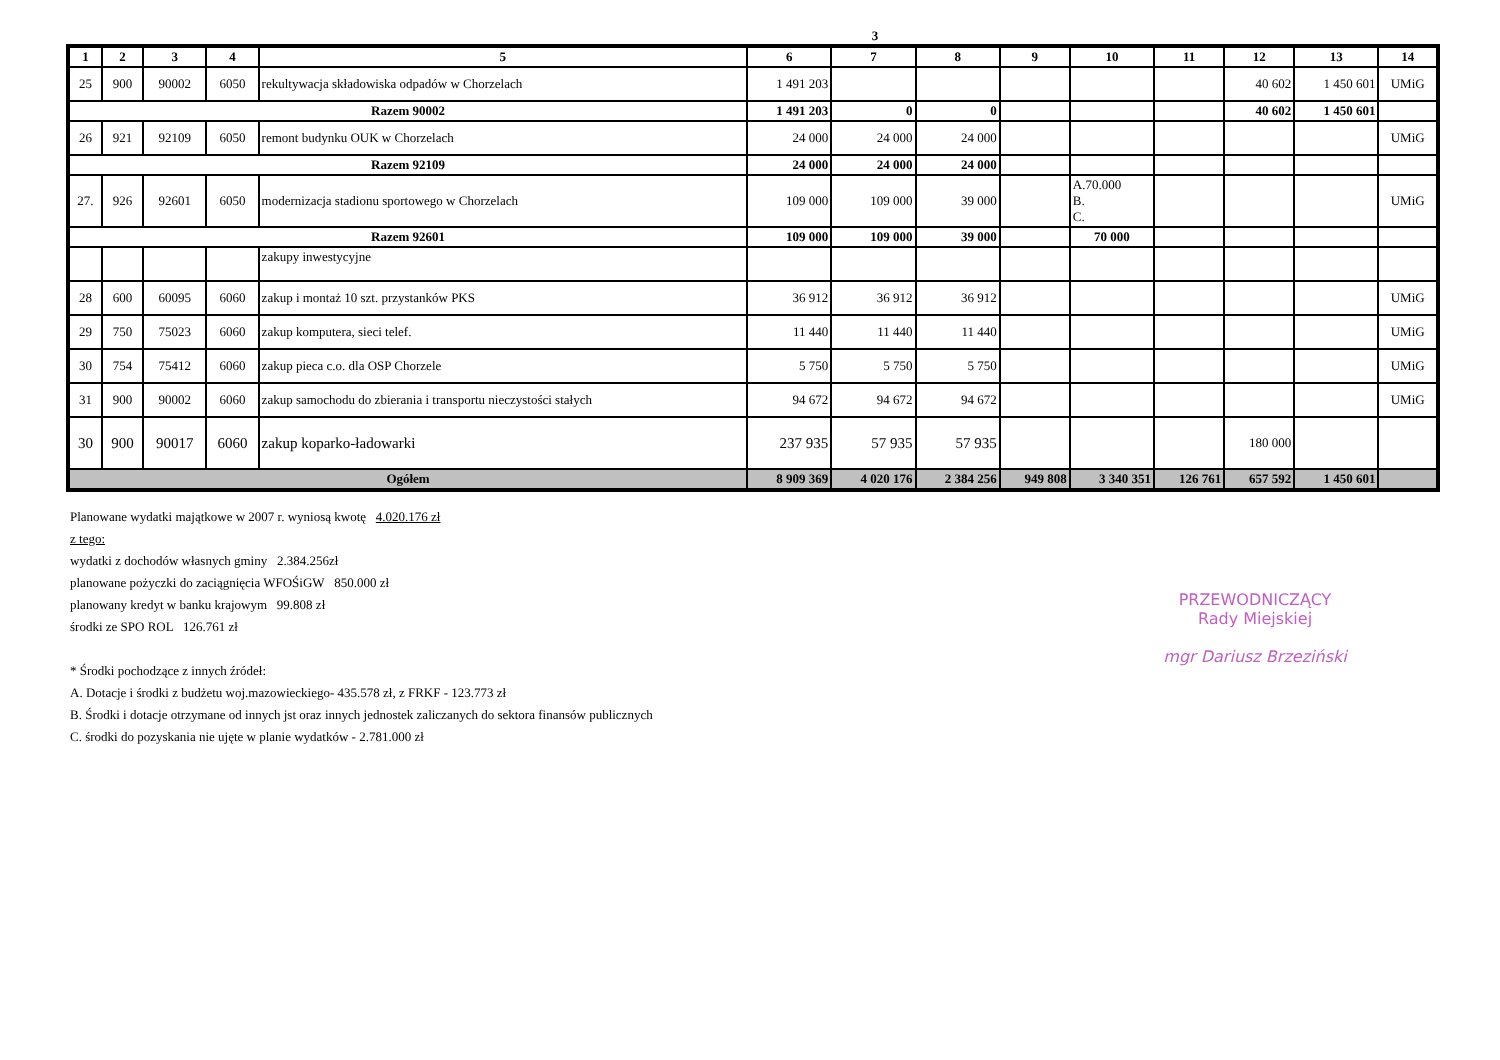3
| 1 | 2 | 3 | 4 | 5 | 6 | 7 | 8 | 9 | 10 | 11 | 12 | 13 | 14 |
| --- | --- | --- | --- | --- | --- | --- | --- | --- | --- | --- | --- | --- | --- |
| 25 | 900 | 90002 | 6050 | rekultywacja składowiska odpadów w Chorzelach | 1 491 203 | | | | | | 40 602 | 1 450 601 | UMiG |
| Razem 90002 | | | | | 1 491 203 | 0 | 0 | | | | 40 602 | 1 450 601 | |
| 26 | 921 | 92109 | 6050 | remont budynku OUK w Chorzelach | 24 000 | 24 000 | 24 000 | | | | | | UMiG |
| Razem 92109 | | | | | 24 000 | 24 000 | 24 000 | | | | | | |
| 27. | 926 | 92601 | 6050 | modernizacja stadionu sportowego w Chorzelach | 109 000 | 109 000 | 39 000 | | A.70.000 B. C. | | | | UMiG |
| Razem 92601 | | | | | 109 000 | 109 000 | 39 000 | | 70 000 | | | | |
| | | | | zakupy inwestycyjne | | | | | | | | | |
| 28 | 600 | 60095 | 6060 | zakup i montaż 10 szt. przystanków PKS | 36 912 | 36 912 | 36 912 | | | | | | UMiG |
| 29 | 750 | 75023 | 6060 | zakup komputera, sieci telef. | 11 440 | 11 440 | 11 440 | | | | | | UMiG |
| 30 | 754 | 75412 | 6060 | zakup pieca c.o. dla OSP Chorzele | 5 750 | 5 750 | 5 750 | | | | | | UMiG |
| 31 | 900 | 90002 | 6060 | zakup samochodu do zbierania i transportu nieczystości stałych | 94 672 | 94 672 | 94 672 | | | | | | UMiG |
| 30 | 900 | 90017 | 6060 | zakup koparko-ładowarki | 237 935 | 57 935 | 57 935 | | | | 180 000 | | |
| Ogółem | | | | | 8 909 369 | 4 020 176 | 2 384 256 | 949 808 | 3 340 351 | 126 761 | 657 592 | 1 450 601 | |
Planowane wydatki majątkowe w 2007 r. wyniosą kwotę 4.020.176 zł
z tego:
wydatki z dochodów własnych gminy 2.384.256zł
planowane pożyczki do zaciągnięcia WFOŚiGW 850.000 zł
planowany kredyt w banku krajowym 99.808 zł
środki ze SPO ROL 126.761 zł
* Środki pochodzące z innych źródeł:
A. Dotacje i środki z budżetu woj.mazowieckiego- 435.578 zł, z FRKF - 123.773 zł
B. Środki i dotacje otrzymane od innych jst oraz innych jednostek zaliczanych do sektora finansów publicznych
C. środki do pozyskania nie ujęte w planie wydatków - 2.781.000 zł
PRZEWODNICZĄCY
Rady Miejskiej
mgr Dariusz Brzeziński